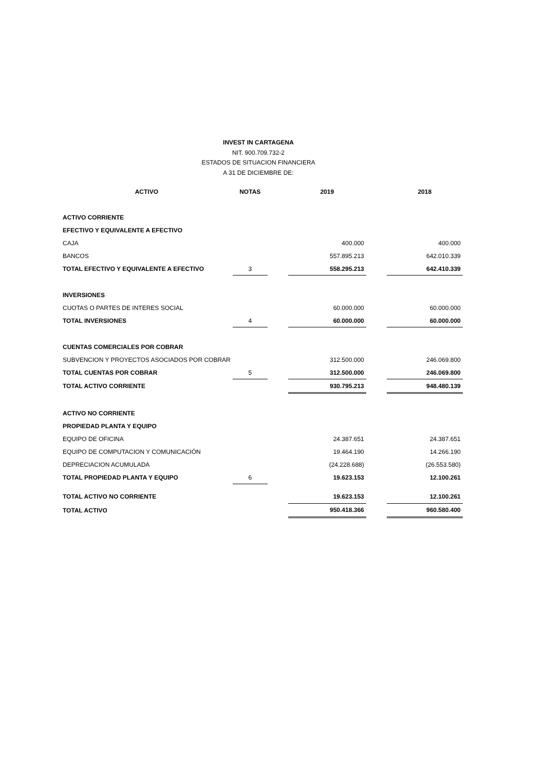INVEST IN CARTAGENA
NIT. 900.709.732-2
ESTADOS DE SITUACION FINANCIERA
A 31 DE DICIEMBRE DE:
| ACTIVO | NOTAS | | 2019 | | 2018 |
| ACTIVO CORRIENTE | | | | | |
| EFECTIVO Y EQUIVALENTE A EFECTIVO | | | | | |
| CAJA | | | 400.000 | | 400.000 |
| BANCOS | | | 557.895.213 | | 642.010.339 |
| TOTAL EFECTIVO Y EQUIVALENTE A EFECTIVO | 3 | | 558.295.213 | | 642.410.339 |
| INVERSIONES | | | | | |
| CUOTAS O PARTES DE INTERES SOCIAL | | | 60.000.000 | | 60.000.000 |
| TOTAL INVERSIONES | 4 | | 60.000.000 | | 60.000.000 |
| CUENTAS COMERCIALES POR COBRAR | | | | | |
| SUBVENCION Y PROYECTOS ASOCIADOS POR COBRAR | | | 312.500.000 | | 246.069.800 |
| TOTAL CUENTAS POR COBRAR | 5 | | 312.500.000 | | 246.069.800 |
| TOTAL ACTIVO CORRIENTE | | | 930.795.213 | | 948.480.139 |
| ACTIVO NO CORRIENTE | | | | | |
| PROPIEDAD PLANTA Y EQUIPO | | | | | |
| EQUIPO DE OFICINA | | | 24.387.651 | | 24.387.651 |
| EQUIPO DE COMPUTACION Y COMUNICACIÓN | | | 19.464.190 | | 14.266.190 |
| DEPRECIACION ACUMULADA | | | (24.228.688) | | (26.553.580) |
| TOTAL PROPIEDAD PLANTA Y EQUIPO | 6 | | 19.623.153 | | 12.100.261 |
| TOTAL ACTIVO NO CORRIENTE | | | 19.623.153 | | 12.100.261 |
| TOTAL ACTIVO | | | 950.418.366 | | 960.580.400 |